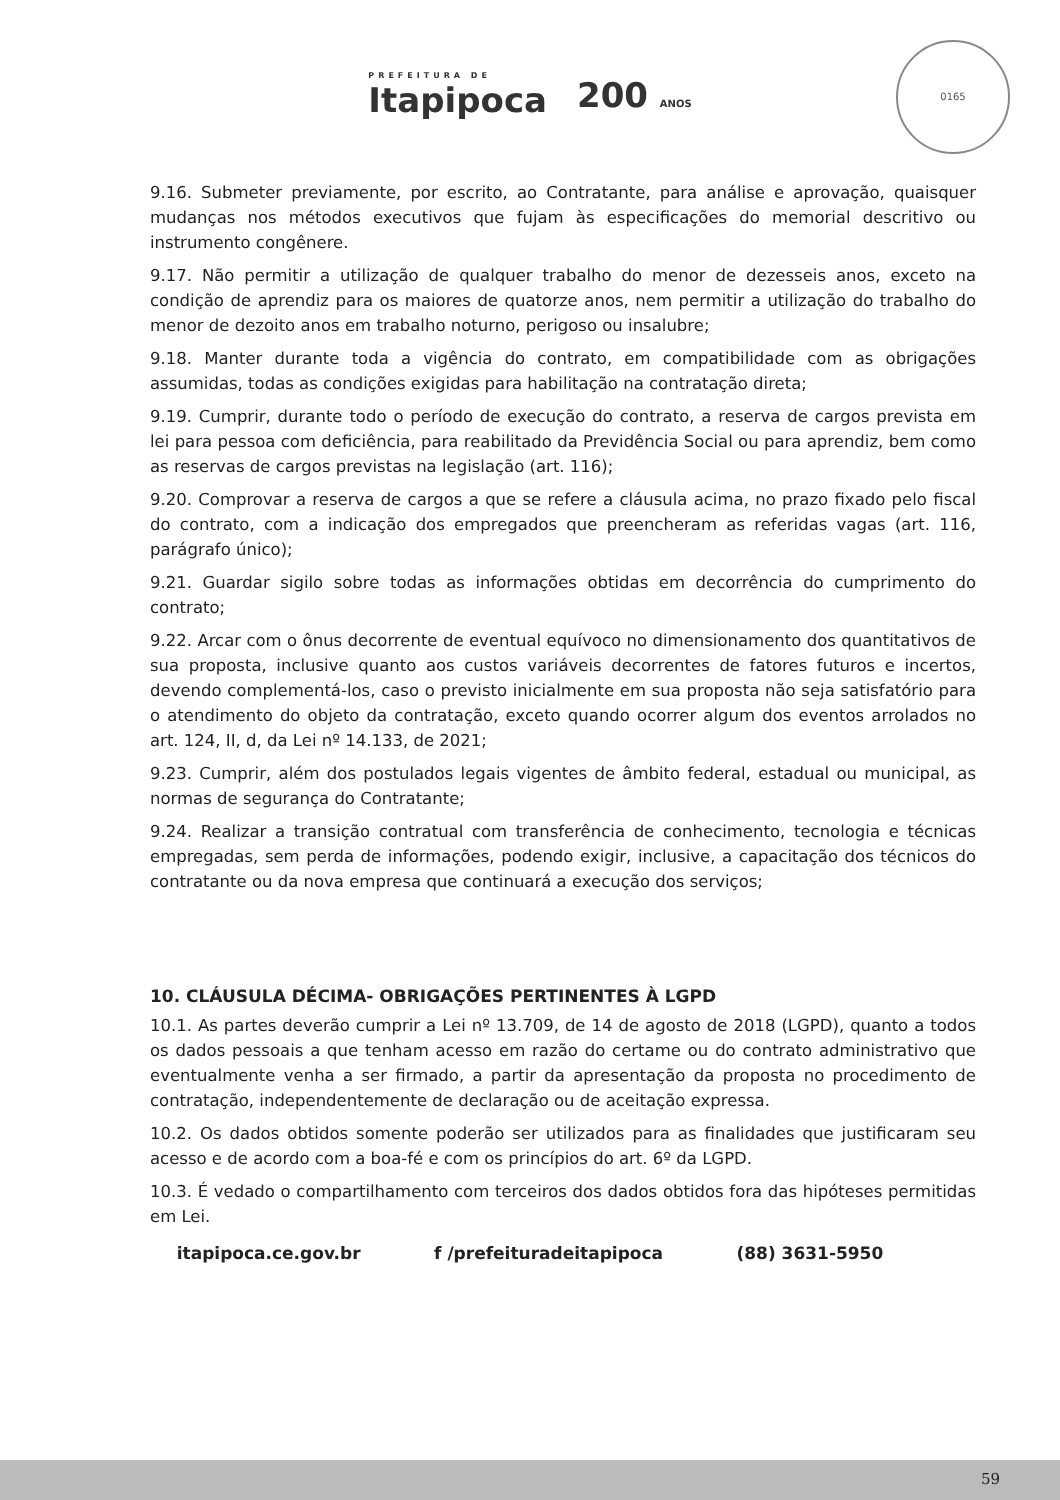0165
PREFEITURA DE
Itapipoca
200 ANOS
9.16. Submeter previamente, por escrito, ao Contratante, para análise e aprovação, quaisquer mudanças nos métodos executivos que fujam às especificações do memorial descritivo ou instrumento congênere.
9.17. Não permitir a utilização de qualquer trabalho do menor de dezesseis anos, exceto na condição de aprendiz para os maiores de quatorze anos, nem permitir a utilização do trabalho do menor de dezoito anos em trabalho noturno, perigoso ou insalubre;
9.18. Manter durante toda a vigência do contrato, em compatibilidade com as obrigações assumidas, todas as condições exigidas para habilitação na contratação direta;
9.19. Cumprir, durante todo o período de execução do contrato, a reserva de cargos prevista em lei para pessoa com deficiência, para reabilitado da Previdência Social ou para aprendiz, bem como as reservas de cargos previstas na legislação (art. 116);
9.20. Comprovar a reserva de cargos a que se refere a cláusula acima, no prazo fixado pelo fiscal do contrato, com a indicação dos empregados que preencheram as referidas vagas (art. 116, parágrafo único);
9.21. Guardar sigilo sobre todas as informações obtidas em decorrência do cumprimento do contrato;
9.22. Arcar com o ônus decorrente de eventual equívoco no dimensionamento dos quantitativos de sua proposta, inclusive quanto aos custos variáveis decorrentes de fatores futuros e incertos, devendo complementá-los, caso o previsto inicialmente em sua proposta não seja satisfatório para o atendimento do objeto da contratação, exceto quando ocorrer algum dos eventos arrolados no art. 124, II, d, da Lei nº 14.133, de 2021;
9.23. Cumprir, além dos postulados legais vigentes de âmbito federal, estadual ou municipal, as normas de segurança do Contratante;
9.24. Realizar a transição contratual com transferência de conhecimento, tecnologia e técnicas empregadas, sem perda de informações, podendo exigir, inclusive, a capacitação dos técnicos do contratante ou da nova empresa que continuará a execução dos serviços;
10. CLÁUSULA DÉCIMA- OBRIGAÇÕES PERTINENTES À LGPD
10.1. As partes deverão cumprir a Lei nº 13.709, de 14 de agosto de 2018 (LGPD), quanto a todos os dados pessoais a que tenham acesso em razão do certame ou do contrato administrativo que eventualmente venha a ser firmado, a partir da apresentação da proposta no procedimento de contratação, independentemente de declaração ou de aceitação expressa.
10.2. Os dados obtidos somente poderão ser utilizados para as finalidades que justificaram seu acesso e de acordo com a boa-fé e com os princípios do art. 6º da LGPD.
10.3. É vedado o compartilhamento com terceiros dos dados obtidos fora das hipóteses permitidas em Lei.
itapipoca.ce.gov.br f /prefeituradeitapipoca (88) 3631-5950
59